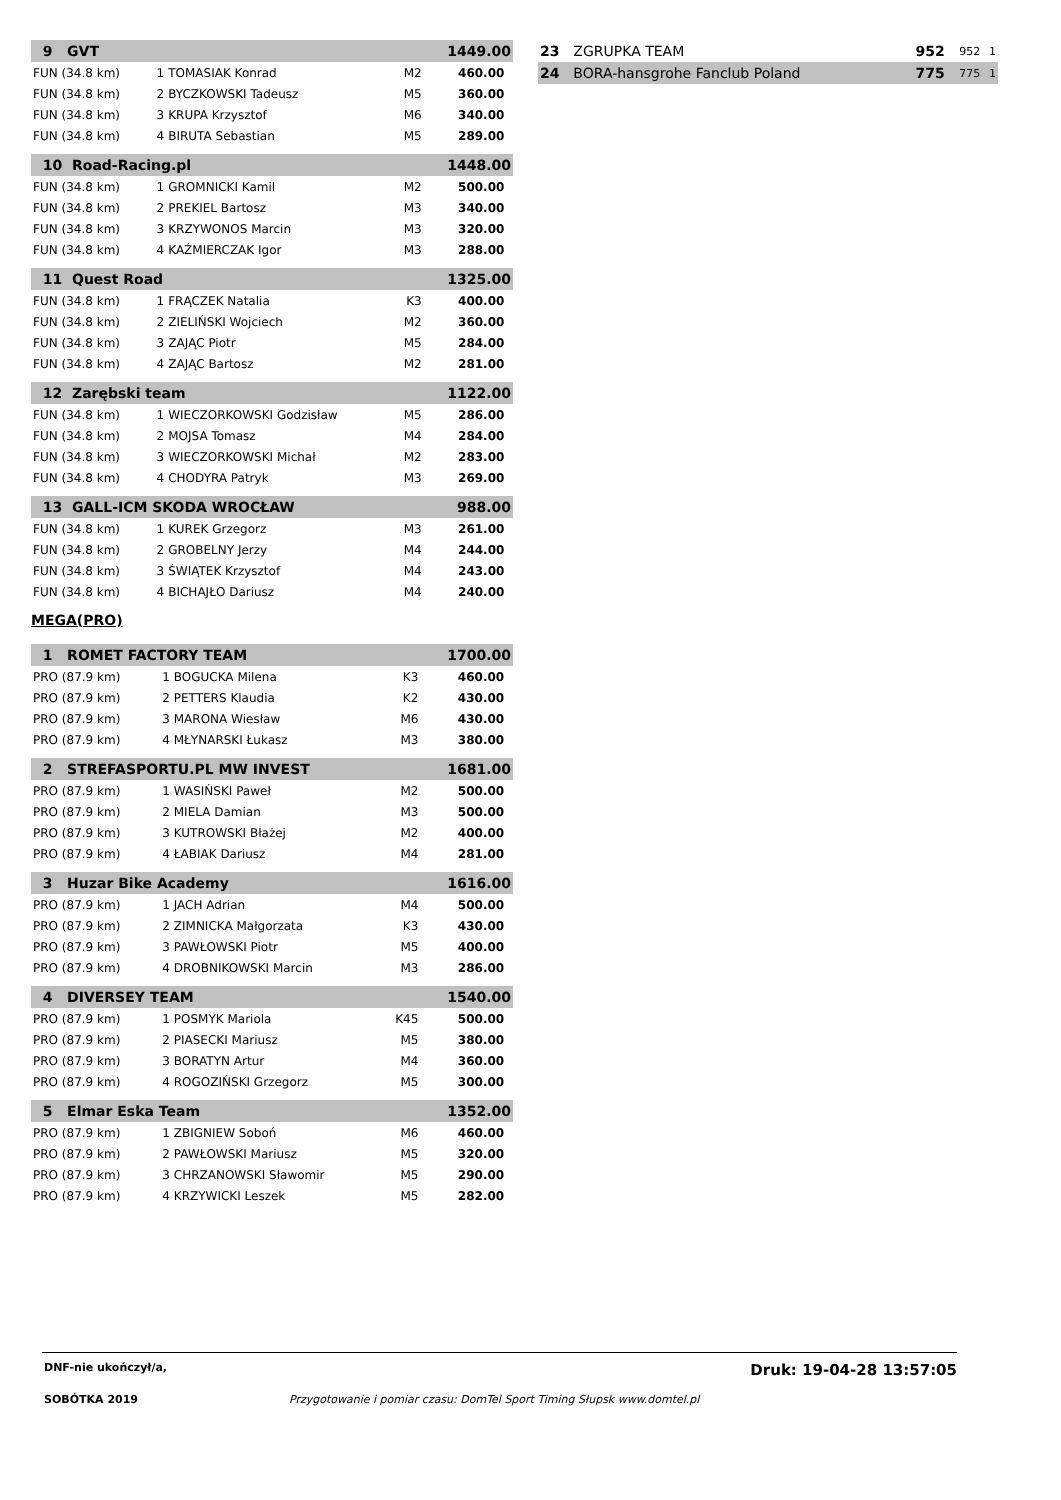| 9 GVT | | | | 1449.00 | |
| FUN (34.8 km) | 1 | TOMASIAK Konrad | M2 | 460.00 | |
| FUN (34.8 km) | 2 | BYCZKOWSKI Tadeusz | M5 | 360.00 | |
| FUN (34.8 km) | 3 | KRUPA Krzysztof | M6 | 340.00 | |
| FUN (34.8 km) | 4 | BIRUTA Sebastian | M5 | 289.00 | |
| 10 Road-Racing.pl | | | | 1448.00 | |
| FUN (34.8 km) | 1 | GROMNICKI Kamil | M2 | 500.00 | |
| FUN (34.8 km) | 2 | PREKIEL Bartosz | M3 | 340.00 | |
| FUN (34.8 km) | 3 | KRZYWONOS Marcin | M3 | 320.00 | |
| FUN (34.8 km) | 4 | KAŹMIERCZAK Igor | M3 | 288.00 | |
| 11 Quest Road | | | | 1325.00 | |
| FUN (34.8 km) | 1 | FRĄCZEK Natalia | K3 | 400.00 | |
| FUN (34.8 km) | 2 | ZIELIŃSKI Wojciech | M2 | 360.00 | |
| FUN (34.8 km) | 3 | ZAJĄC Piotr | M5 | 284.00 | |
| FUN (34.8 km) | 4 | ZAJĄC Bartosz | M2 | 281.00 | |
| 12 Zarębski team | | | | 1122.00 | |
| FUN (34.8 km) | 1 | WIECZORKOWSKI Godzisław | M5 | 286.00 | |
| FUN (34.8 km) | 2 | MOJSA Tomasz | M4 | 284.00 | |
| FUN (34.8 km) | 3 | WIECZORKOWSKI Michał | M2 | 283.00 | |
| FUN (34.8 km) | 4 | CHODYRA Patryk | M3 | 269.00 | |
| 13 GALL-ICM SKODA WROCŁAW | | | | 988.00 | |
| FUN (34.8 km) | 1 | KUREK Grzegorz | M3 | 261.00 | |
| FUN (34.8 km) | 2 | GROBELNY Jerzy | M4 | 244.00 | |
| FUN (34.8 km) | 3 | ŚWIĄTEK Krzysztof | M4 | 243.00 | |
| FUN (34.8 km) | 4 | BICHAJŁO Dariusz | M4 | 240.00 | |
MEGA(PRO)
| 1 ROMET FACTORY TEAM | | | | 1700.00 | |
| PRO (87.9 km) | 1 | BOGUCKA Milena | K3 | 460.00 | |
| PRO (87.9 km) | 2 | PETTERS Klaudia | K2 | 430.00 | |
| PRO (87.9 km) | 3 | MARONA Wiesław | M6 | 430.00 | |
| PRO (87.9 km) | 4 | MŁYNARSKI Łukasz | M3 | 380.00 | |
| 2 STREFASPORTU.PL MW INVEST | | | | 1681.00 | |
| PRO (87.9 km) | 1 | WASIŃSKI Paweł | M2 | 500.00 | |
| PRO (87.9 km) | 2 | MIELA Damian | M3 | 500.00 | |
| PRO (87.9 km) | 3 | KUTROWSKI Błażej | M2 | 400.00 | |
| PRO (87.9 km) | 4 | ŁABIAK Dariusz | M4 | 281.00 | |
| 3 Huzar Bike Academy | | | | 1616.00 | |
| PRO (87.9 km) | 1 | JACH Adrian | M4 | 500.00 | |
| PRO (87.9 km) | 2 | ZIMNICKA Małgorzata | K3 | 430.00 | |
| PRO (87.9 km) | 3 | PAWŁOWSKI Piotr | M5 | 400.00 | |
| PRO (87.9 km) | 4 | DROBNIKOWSKI Marcin | M3 | 286.00 | |
| 4 DIVERSEY TEAM | | | | 1540.00 | |
| PRO (87.9 km) | 1 | POSMYK Mariola | K45 | 500.00 | |
| PRO (87.9 km) | 2 | PIASECKI Mariusz | M5 | 380.00 | |
| PRO (87.9 km) | 3 | BORATYN Artur | M4 | 360.00 | |
| PRO (87.9 km) | 4 | ROGOZIŃSKI Grzegorz | M5 | 300.00 | |
| 5 Elmar Eska Team | | | | 1352.00 | |
| PRO (87.9 km) | 1 | ZBIGNIEW Soboń | M6 | 460.00 | |
| PRO (87.9 km) | 2 | PAWŁOWSKI Mariusz | M5 | 320.00 | |
| PRO (87.9 km) | 3 | CHRZANOWSKI Sławomir | M5 | 290.00 | |
| PRO (87.9 km) | 4 | KRZYWICKI Leszek | M5 | 282.00 | |
| 23 | ZGRUPKA TEAM | 952 | 952 | 1 |
| 24 | BORA-hansgrohe Fanclub Poland | 775 | 775 | 1 |
DNF-nie ukończył/a, Druk: 19-04-28 13:57:05
SOBÓTKA 2019 Przygotowanie i pomiar czasu: DomTel Sport Timing Słupsk www.domtel.pl